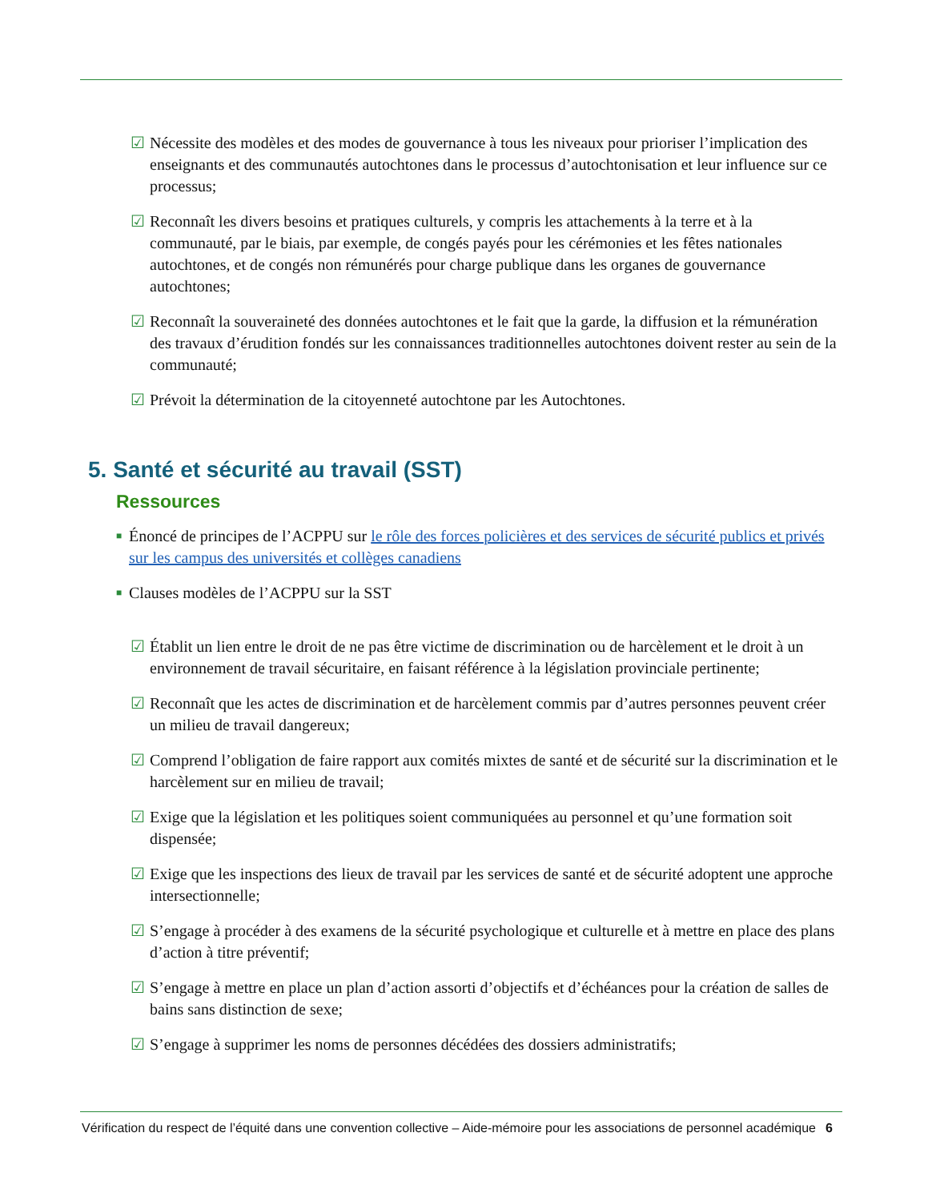☑ Nécessite des modèles et des modes de gouvernance à tous les niveaux pour prioriser l’implication des enseignants et des communautés autochtones dans le processus d’autochtonisation et leur influence sur ce processus;
☑ Reconnaît les divers besoins et pratiques culturels, y compris les attachements à la terre et à la communauté, par le biais, par exemple, de congés payés pour les cérémonies et les fêtes nationales autochtones, et de congés non rémunérés pour charge publique dans les organes de gouvernance autochtones;
☑ Reconnaît la souveraineté des données autochtones et le fait que la garde, la diffusion et la rémunération des travaux d’érudition fondés sur les connaissances traditionnelles autochtones doivent rester au sein de la communauté;
☑ Prévoit la détermination de la citoyenneté autochtone par les Autochtones.
5. Santé et sécurité au travail (SST)
Ressources
■ Énoncé de principes de l’ACPPU sur le rôle des forces policières et des services de sécurité publics et privés sur les campus des universités et collèges canadiens
■ Clauses modèles de l’ACPPU sur la SST
☑ Établit un lien entre le droit de ne pas être victime de discrimination ou de harcèlement et le droit à un environnement de travail sécuritaire, en faisant référence à la législation provinciale pertinente;
☑ Reconnaît que les actes de discrimination et de harcèlement commis par d’autres personnes peuvent créer un milieu de travail dangereux;
☑ Comprend l’obligation de faire rapport aux comités mixtes de santé et de sécurité sur la discrimination et le harcèlement sur en milieu de travail;
☑ Exige que la législation et les politiques soient communiquées au personnel et qu’une formation soit dispensée;
☑ Exige que les inspections des lieux de travail par les services de santé et de sécurité adoptent une approche intersectionnelle;
☑ S’engage à procéder à des examens de la sécurité psychologique et culturelle et à mettre en place des plans d’action à titre préventif;
☑ S’engage à mettre en place un plan d’action assorti d’objectifs et d’échéances pour la création de salles de bains sans distinction de sexe;
☑ S’engage à supprimer les noms de personnes décédées des dossiers administratifs;
Vérification du respect de l’équité dans une convention collective – Aide-mémoire pour les associations de personnel académique 6